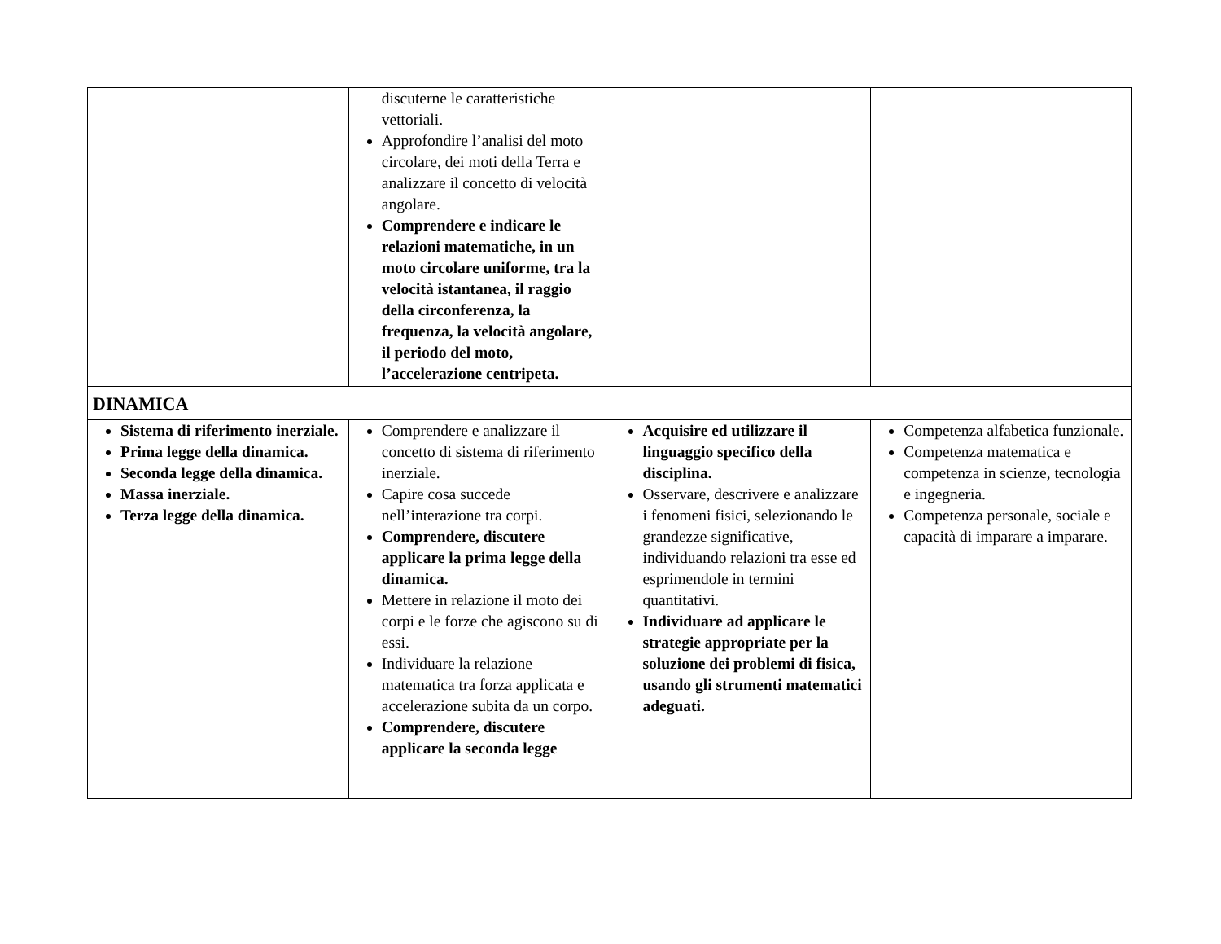| | discuterne le caratteristiche vettoriali. Approfondire l’analisi del moto circolare, dei moti della Terra e analizzare il concetto di velocità angolare. Comprendere e indicare le relazioni matematiche, in un moto circolare uniforme, tra la velocità istantanea, il raggio della circonferenza, la frequenza, la velocità angolare, il periodo del moto, l’accelerazione centripeta. | | |
| DINAMICA | | | |
| Sistema di riferimento inerziale. Prima legge della dinamica. Seconda legge della dinamica. Massa inerziale. Terza legge della dinamica. | Comprendere e analizzare il concetto di sistema di riferimento inerziale. Capire cosa succede nell’interazione tra corpi. Comprendere, discutere applicare la prima legge della dinamica. Mettere in relazione il moto dei corpi e le forze che agiscono su di essi. Individuare la relazione matematica tra forza applicata e accelerazione subita da un corpo. Comprendere, discutere applicare la seconda legge | Acquisire ed utilizzare il linguaggio specifico della disciplina. Osservare, descrivere e analizzare i fenomeni fisici, selezionando le grandezze significative, individuando relazioni tra esse ed esprimendole in termini quantitativi. Individuare ad applicare le strategie appropriate per la soluzione dei problemi di fisica, usando gli strumenti matematici adeguati. | Competenza alfabetica funzionale. Competenza matematica e competenza in scienze, tecnologia e ingegneria. Competenza personale, sociale e capacità di imparare a imparare. |